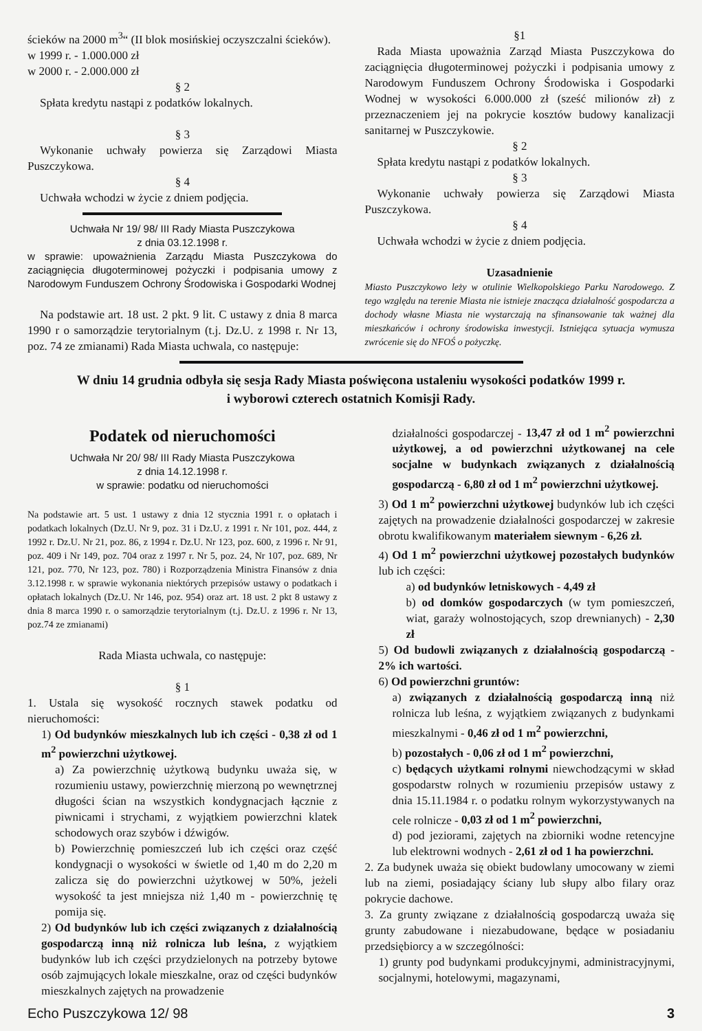ścieków na 2000 m<sup>3</sup>“ (II blok mosińskiej oczyszczalni ścieków).
w 1999 r. - 1.000.000 zł
w 2000 r. - 2.000.000 zł
§ 2
Spłata kredytu nastąpi z podatków lokalnych.
§ 3
Wykonanie uchwały powierza się Zarządowi Miasta Puszczykowa.
§ 4
Uchwała wchodzi w życie z dniem podjęcia.
Uchwała Nr 19/ 98/ III Rady Miasta Puszczykowa
z dnia 03.12.1998 r.
w sprawie: upoważnienia Zarządu Miasta Puszczykowa do zaciągnięcia długoterminowej pożyczki i podpisania umowy z Narodowym Funduszem Ochrony Środowiska i Gospodarki Wodnej
Na podstawie art. 18 ust. 2 pkt. 9 lit. C ustawy z dnia 8 marca 1990 r o samorządzie terytorialnym (t.j. Dz.U. z 1998 r. Nr 13, poz. 74 ze zmianami) Rada Miasta uchwala, co następuje:
§1
Rada Miasta upoważnia Zarząd Miasta Puszczykowa do zaciągnięcia długoterminowej pożyczki i podpisania umowy z Narodowym Funduszem Ochrony Środowiska i Gospodarki Wodnej w wysokości 6.000.000 zł (sześć milionów zł) z przeznaczeniem jej na pokrycie kosztów budowy kanalizacji sanitarnej w Puszczykowie.
§ 2
Spłata kredytu nastąpi z podatków lokalnych.
§ 3
Wykonanie uchwały powierza się Zarządowi Miasta Puszczykowa.
§ 4
Uchwała wchodzi w życie z dniem podjęcia.
Uzasadnienie
Miasto Puszczykowo leży w otulinie Wielkopolskiego Parku Narodowego. Z tego względu na terenie Miasta nie istnieje znacząca działalność gospodarcza a dochody własne Miasta nie wystarczają na sfinansowanie tak ważnej dla mieszkańców i ochrony środowiska inwestycji. Istniejąca sytuacja wymusza zwrócenie się do NFOŚ o pożyczkę.
W dniu 14 grudnia odbyła się sesja Rady Miasta poświęcona ustaleniu wysokości podatków 1999 r.
i wyborowi czterech ostatnich Komisji Rady.
Podatek od nieruchomości
Uchwała Nr 20/ 98/ III Rady Miasta Puszczykowa
z dnia 14.12.1998 r.
w sprawie: podatku od nieruchomości
Na podstawie art. 5 ust. 1 ustawy z dnia 12 stycznia 1991 r. o opłatach i podatkach lokalnych (Dz.U. Nr 9, poz. 31 i Dz.U. z 1991 r. Nr 101, poz. 444, z 1992 r. Dz.U. Nr 21, poz. 86, z 1994 r. Dz.U. Nr 123, poz. 600, z 1996 r. Nr 91, poz. 409 i Nr 149, poz. 704 oraz z 1997 r. Nr 5, poz. 24, Nr 107, poz. 689, Nr 121, poz. 770, Nr 123, poz. 780) i Rozporządzenia Ministra Finansów z dnia 3.12.1998 r. w sprawie wykonania niektórych przepisów ustawy o podatkach i opłatach lokalnych (Dz.U. Nr 146, poz. 954) oraz art. 18 ust. 2 pkt 8 ustawy z dnia 8 marca 1990 r. o samorządzie terytorialnym (t.j. Dz.U. z 1996 r. Nr 13, poz.74 ze zmianami)
Rada Miasta uchwala, co następuje:
§ 1
1. Ustala się wysokość rocznych stawek podatku od nieruchomości:
1) Od budynków mieszkalnych lub ich części - 0,38 zł od 1 m<sup>2</sup> powierzchni użytkowej.
a) Za powierzchnię użytkową budynku uważa się, w rozumieniu ustawy, powierzchnię mierzoną po wewnętrznej długości ścian na wszystkich kondygnacjach łącznie z piwnicami i strychami, z wyjątkiem powierzchni klatek schodowych oraz szybów i dźwigów.
b) Powierzchnię pomieszczeń lub ich części oraz część kondygnacji o wysokości w świetle od 1,40 m do 2,20 m zalicza się do powierzchni użytkowej w 50%, jeżeli wysokość ta jest mniejsza niż 1,40 m - powierzchnię tę pomija się.
2) Od budynków lub ich części związanych z działalnością gospodarczą inną niż rolnicza lub leśna, z wyjątkiem budynków lub ich części przydzielonych na potrzeby bytowe osób zajmujących lokale mieszkalne, oraz od części budynków mieszkalnych zajętych na prowadzenie
działalności gospodarczej - 13,47 zł od 1 m<sup>2</sup> powierzchni użytkowej, a od powierzchni użytkowanej na cele socjalne w budynkach związanych z działalnością gospodarczą - 6,80 zł od 1 m<sup>2</sup> powierzchni użytkowej.
3) Od 1 m<sup>2</sup> powierzchni użytkowej budynków lub ich części zajętych na prowadzenie działalności gospodarczej w zakresie obrotu kwalifikowanym materiałem siewnym - 6,26 zł.
4) Od 1 m<sup>2</sup> powierzchni użytkowej pozostałych budynków lub ich części:
a) od budynków letniskowych - 4,49 zł
b) od domków gospodarczych (w tym pomieszczeń, wiat, garaży wolnostojących, szop drewnianych) - 2,30 zł
5) Od budowli związanych z działalnością gospodarczą - 2% ich wartości.
6) Od powierzchni gruntów:
a) związanych z działalnością gospodarczą inną niż rolnicza lub leśna, z wyjątkiem związanych z budynkami mieszkalnymi - 0,46 zł od 1 m<sup>2</sup> powierzchni,
b) pozostałych - 0,06 zł od 1 m<sup>2</sup> powierzchni,
c) będących użytkami rolnymi niewchodzącymi w skład gospodarstw rolnych w rozumieniu przepisów ustawy z dnia 15.11.1984 r. o podatku rolnym wykorzystywanych na cele rolnicze - 0,03 zł od 1 m<sup>2</sup> powierzchni,
d) pod jeziorami, zajętych na zbiorniki wodne retencyjne lub elektrowni wodnych - 2,61 zł od 1 ha powierzchni.
2. Za budynek uważa się obiekt budowlany umocowany w ziemi lub na ziemi, posiadający ściany lub słupy albo filary oraz pokrycie dachowe.
3. Za grunty związane z działalnością gospodarczą uważa się grunty zabudowane i niezabudowane, będące w posiadaniu przedsiębiorcy a w szczególności:
1) grunty pod budynkami produkcyjnymi, administracyjnymi, socjalnymi, hotelowymi, magazynami,
Echo Puszczykowa 12/ 98 3